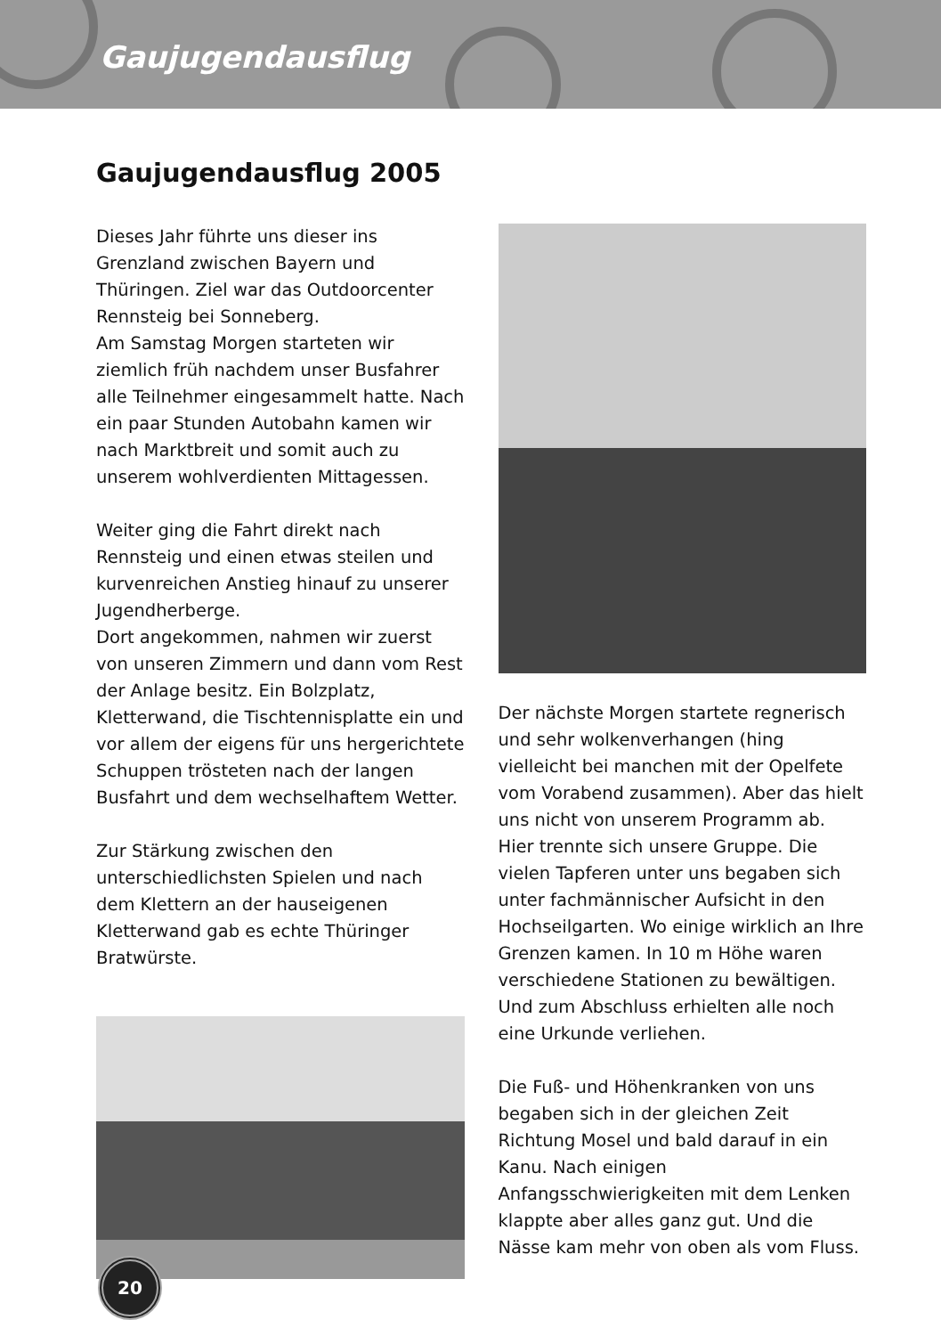Gaujugendausflug
Gaujugendausflug 2005
Dieses Jahr führte uns dieser ins Grenzland zwischen Bayern und Thüringen. Ziel war das Outdoorcenter Rennsteig bei Sonneberg.
Am Samstag Morgen starteten wir ziemlich früh nachdem unser Busfahrer alle Teilnehmer eingesammelt hatte. Nach ein paar Stunden Autobahn kamen wir nach Marktbreit und somit auch zu unserem wohlverdienten Mittagessen.
Weiter ging die Fahrt direkt nach Rennsteig und einen etwas steilen und kurvenreichen Anstieg hinauf zu unserer Jugendherberge.
Dort angekommen, nahmen wir zuerst von unseren Zimmern und dann vom Rest der Anlage besitz. Ein Bolzplatz, Kletterwand, die Tischtennisplatte ein und vor allem der eigens für uns hergerichtete Schuppen trösteten nach der langen Busfahrt und dem wechselhaftem Wetter.
Zur Stärkung zwischen den unterschiedlichsten Spielen und nach dem Klettern an der hauseigenen Kletterwand gab es echte Thüringer Bratwürste.
Der nächste Morgen startete regnerisch und sehr wolkenverhangen (hing vielleicht bei manchen mit der Opelfete vom Vorabend zusammen). Aber das hielt uns nicht von unserem Programm ab. Hier trennte sich unsere Gruppe. Die vielen Tapferen unter uns begaben sich unter fachmännischer Aufsicht in den Hochseilgarten. Wo einige wirklich an Ihre Grenzen kamen. In 10 m Höhe waren verschiedene Stationen zu bewältigen. Und zum Abschluss erhielten alle noch eine Urkunde verliehen.
Die Fuß- und Höhenkranken von uns begaben sich in der gleichen Zeit Richtung Mosel und bald darauf in ein Kanu. Nach einigen Anfangsschwierigkeiten mit dem Lenken klappte aber alles ganz gut. Und die Nässe kam mehr von oben als vom Fluss.
20